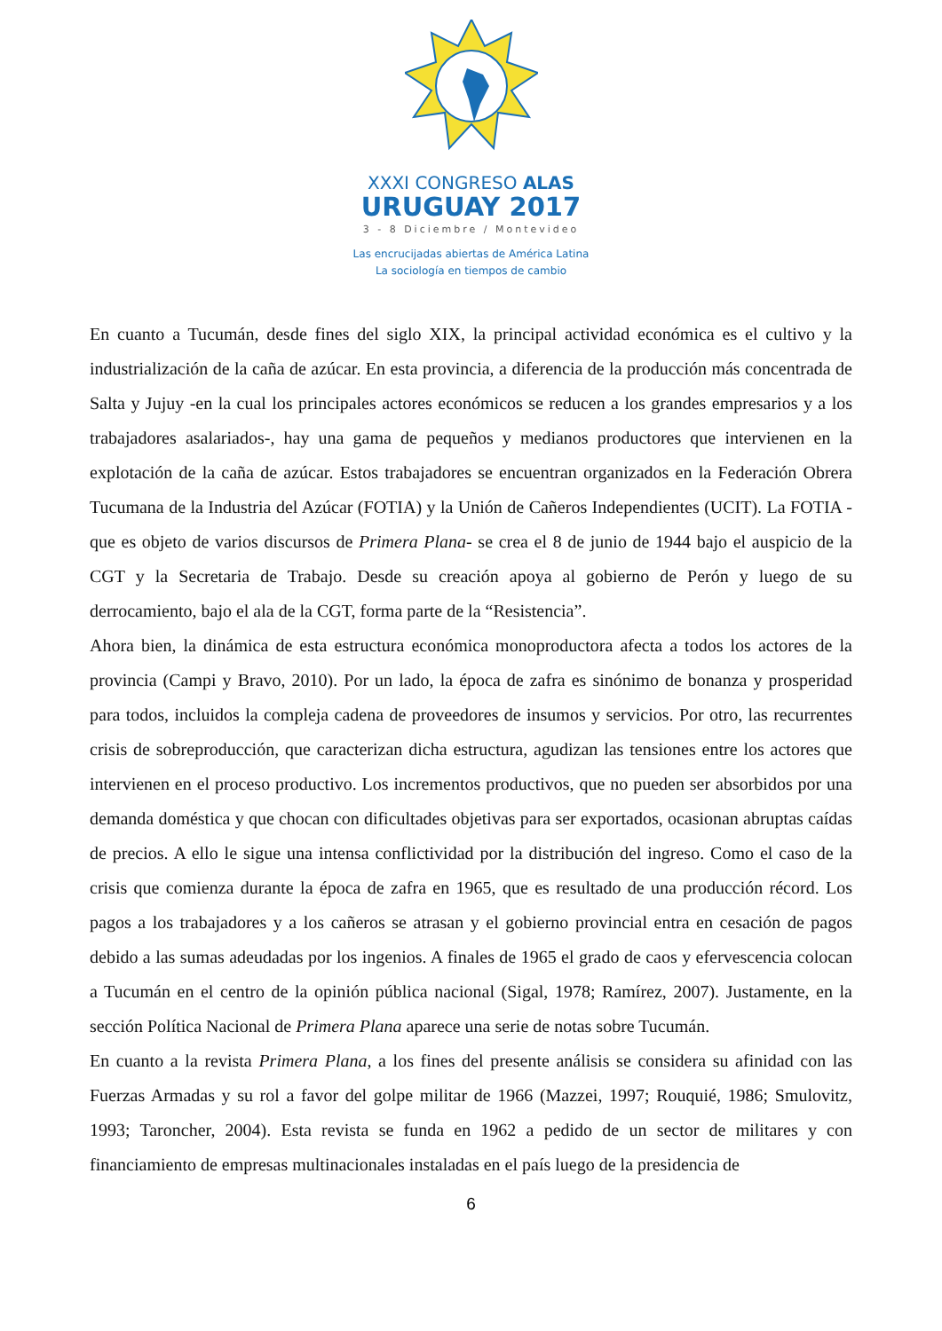XXXI CONGRESO ALAS
URUGUAY 2017
3 - 8 Diciembre / Montevideo
Las encrucijadas abiertas de América Latina
La sociología en tiempos de cambio
En cuanto a Tucumán, desde fines del siglo XIX, la principal actividad económica es el cultivo y la industrialización de la caña de azúcar. En esta provincia, a diferencia de la producción más concentrada de Salta y Jujuy -en la cual los principales actores económicos se reducen a los grandes empresarios y a los trabajadores asalariados-, hay una gama de pequeños y medianos productores que intervienen en la explotación de la caña de azúcar. Estos trabajadores se encuentran organizados en la Federación Obrera Tucumana de la Industria del Azúcar (FOTIA) y la Unión de Cañeros Independientes (UCIT). La FOTIA -que es objeto de varios discursos de Primera Plana- se crea el 8 de junio de 1944 bajo el auspicio de la CGT y la Secretaria de Trabajo. Desde su creación apoya al gobierno de Perón y luego de su derrocamiento, bajo el ala de la CGT, forma parte de la “Resistencia”.
Ahora bien, la dinámica de esta estructura económica monoproductora afecta a todos los actores de la provincia (Campi y Bravo, 2010). Por un lado, la época de zafra es sinónimo de bonanza y prosperidad para todos, incluidos la compleja cadena de proveedores de insumos y servicios. Por otro, las recurrentes crisis de sobreproducción, que caracterizan dicha estructura, agudizan las tensiones entre los actores que intervienen en el proceso productivo. Los incrementos productivos, que no pueden ser absorbidos por una demanda doméstica y que chocan con dificultades objetivas para ser exportados, ocasionan abruptas caídas de precios. A ello le sigue una intensa conflictividad por la distribución del ingreso. Como el caso de la crisis que comienza durante la época de zafra en 1965, que es resultado de una producción récord. Los pagos a los trabajadores y a los cañeros se atrasan y el gobierno provincial entra en cesación de pagos debido a las sumas adeudadas por los ingenios. A finales de 1965 el grado de caos y efervescencia colocan a Tucumán en el centro de la opinión pública nacional (Sigal, 1978; Ramírez, 2007). Justamente, en la sección Política Nacional de Primera Plana aparece una serie de notas sobre Tucumán.
En cuanto a la revista Primera Plana, a los fines del presente análisis se considera su afinidad con las Fuerzas Armadas y su rol a favor del golpe militar de 1966 (Mazzei, 1997; Rouquié, 1986; Smulovitz, 1993; Taroncher, 2004). Esta revista se funda en 1962 a pedido de un sector de militares y con financiamiento de empresas multinacionales instaladas en el país luego de la presidencia de
6